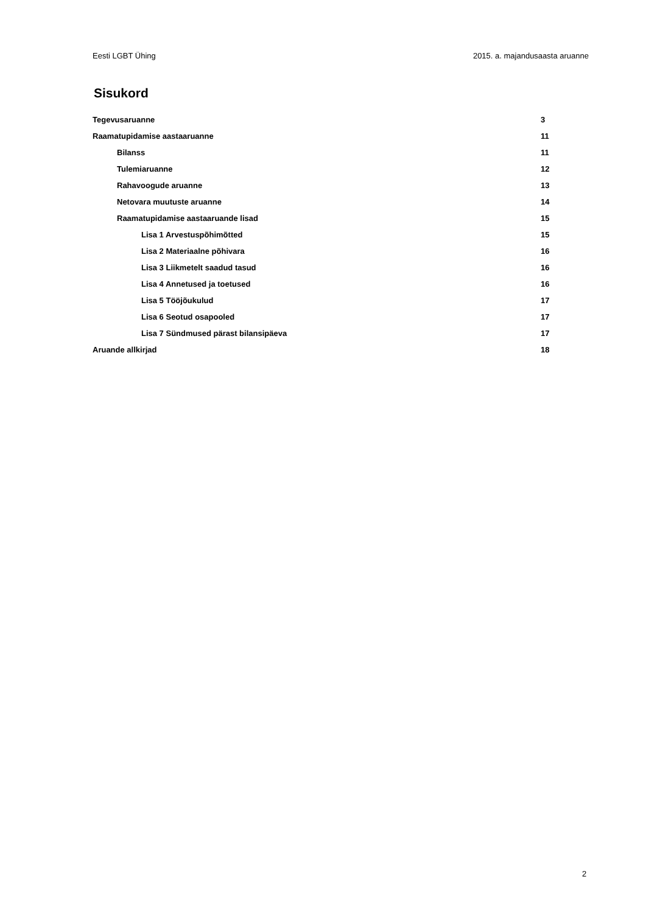Eesti LGBT Ühing 2015. a. majandusaasta aruanne
Sisukord
Tegevusaruanne 3
Raamatupidamise aastaaruanne 11
Bilanss 11
Tulemiaruanne 12
Rahavoogude aruanne 13
Netovara muutuste aruanne 14
Raamatupidamise aastaaruande lisad 15
Lisa 1 Arvestuspõhimõtted 15
Lisa 2 Materiaalne põhivara 16
Lisa 3 Liikmetelt saadud tasud 16
Lisa 4 Annetused ja toetused 16
Lisa 5 Tööjõukulud 17
Lisa 6 Seotud osapooled 17
Lisa 7 Sündmused pärast bilansipäeva 17
Aruande allkirjad 18
2